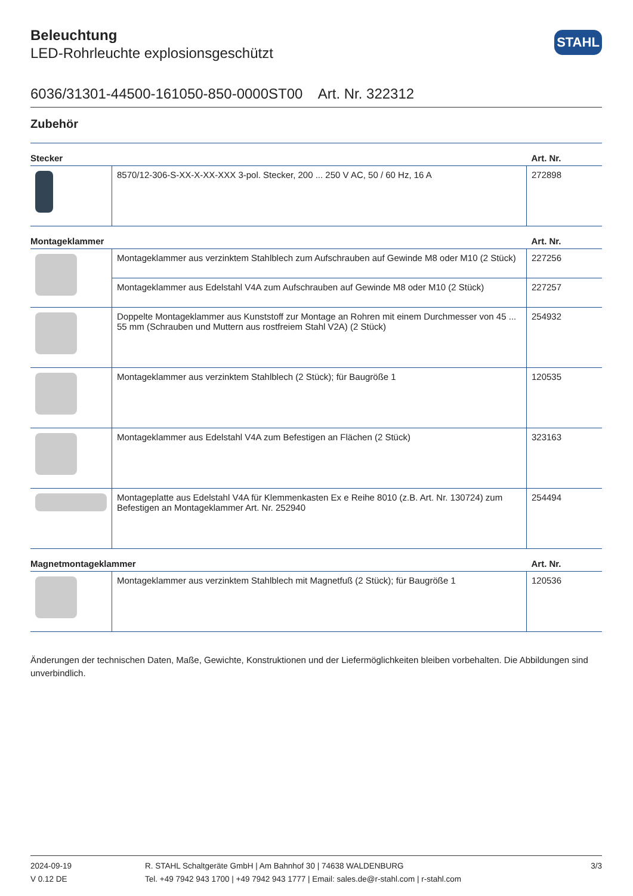STAHL
Beleuchtung
LED-Rohrleuchte explosionsgeschützt
6036/31301-44500-161050-850-0000ST00 Art. Nr. 322312
Zubehör
| Stecker | | Art. Nr. |
| --- | --- | --- |
| | 8570/12-306-S-XX-X-XX-XXX 3-pol. Stecker, 200 ... 250 V AC, 50 / 60 Hz, 16 A | 272898 |
| Montageklammer | | Art. Nr. |
| | Montageklammer aus verzinktem Stahlblech zum Aufschrauben auf Gewinde M8 oder M10 (2 Stück) | 227256 |
| | Montageklammer aus Edelstahl V4A zum Aufschrauben auf Gewinde M8 oder M10 (2 Stück) | 227257 |
| | Doppelte Montageklammer aus Kunststoff zur Montage an Rohren mit einem Durchmesser von 45 ... 55 mm (Schrauben und Muttern aus rostfreiem Stahl V2A) (2 Stück) | 254932 |
| | Montageklammer aus verzinktem Stahlblech (2 Stück); für Baugröße 1 | 120535 |
| | Montageklammer aus Edelstahl V4A zum Befestigen an Flächen (2 Stück) | 323163 |
| | Montageplatte aus Edelstahl V4A für Klemmenkasten Ex e Reihe 8010 (z.B. Art. Nr. 130724) zum Befestigen an Montageklammer Art. Nr. 252940 | 254494 |
| Magnetmontageklammer | | Art. Nr. |
| | Montageklammer aus verzinktem Stahlblech mit Magnetfuß (2 Stück); für Baugröße 1 | 120536 |
Änderungen der technischen Daten, Maße, Gewichte, Konstruktionen und der Liefermöglichkeiten bleiben vorbehalten. Die Abbildungen sind unverbindlich.
2024-09-19
V 0.12 DE
R. STAHL Schaltgeräte GmbH | Am Bahnhof 30 | 74638 WALDENBURG
Tel. +49 7942 943 1700 | +49 7942 943 1777 | Email: sales.de@r-stahl.com | r-stahl.com
3/3